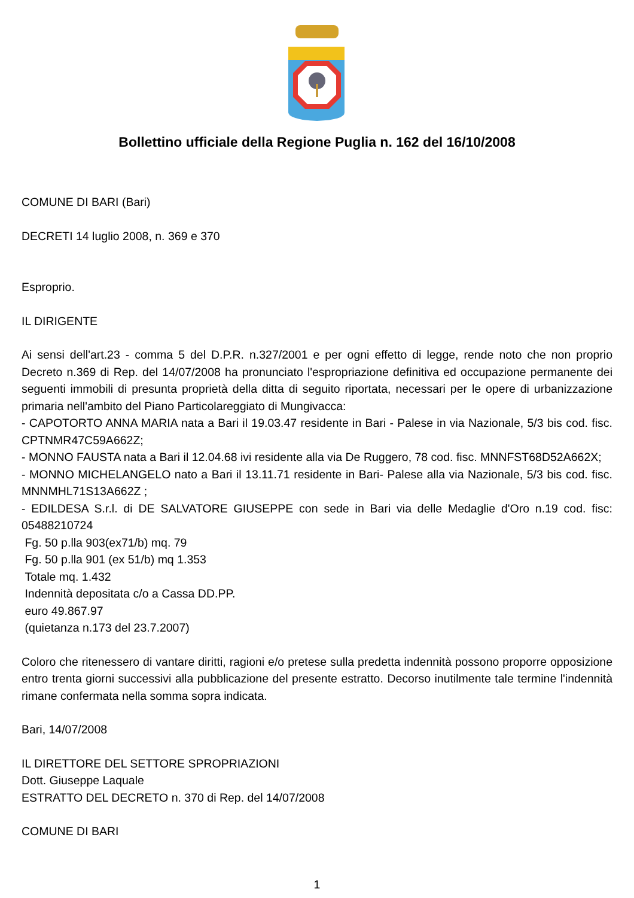Bollettino ufficiale della Regione Puglia n. 162 del 16/10/2008
COMUNE DI BARI (Bari)
DECRETI 14 luglio 2008, n. 369 e 370
Esproprio.
IL DIRIGENTE
Ai sensi dell'art.23 - comma 5 del D.P.R. n.327/2001 e per ogni effetto di legge, rende noto che non proprio Decreto n.369 di Rep. del 14/07/2008 ha pronunciato l'espropriazione definitiva ed occupazione permanente dei seguenti immobili di presunta proprietà della ditta di seguito riportata, necessari per le opere di urbanizzazione primaria nell'ambito del Piano Particolareggiato di Mungivacca:
- CAPOTORTO ANNA MARIA nata a Bari il 19.03.47 residente in Bari - Palese in via Nazionale, 5/3 bis cod. fisc. CPTNMR47C59A662Z;
- MONNO FAUSTA nata a Bari il 12.04.68 ivi residente alla via De Ruggero, 78 cod. fisc. MNNFST68D52A662X;
- MONNO MICHELANGELO nato a Bari il 13.11.71 residente in Bari- Palese alla via Nazionale, 5/3 bis cod. fisc. MNNMHL71S13A662Z ;
- EDILDESA S.r.l. di DE SALVATORE GIUSEPPE con sede in Bari via delle Medaglie d'Oro n.19 cod. fisc: 05488210724
Fg. 50 p.lla 903(ex71/b) mq. 79
Fg. 50 p.lla 901 (ex 51/b) mq 1.353
Totale mq. 1.432
Indennità depositata c/o a Cassa DD.PP.
euro 49.867.97
(quietanza n.173 del 23.7.2007)
Coloro che ritenessero di vantare diritti, ragioni e/o pretese sulla predetta indennità possono proporre opposizione entro trenta giorni successivi alla pubblicazione del presente estratto. Decorso inutilmente tale termine l'indennità rimane confermata nella somma sopra indicata.
Bari, 14/07/2008
IL DIRETTORE DEL SETTORE SPROPRIAZIONI
Dott. Giuseppe Laquale
ESTRATTO DEL DECRETO n. 370 di Rep. del 14/07/2008
COMUNE DI BARI
1